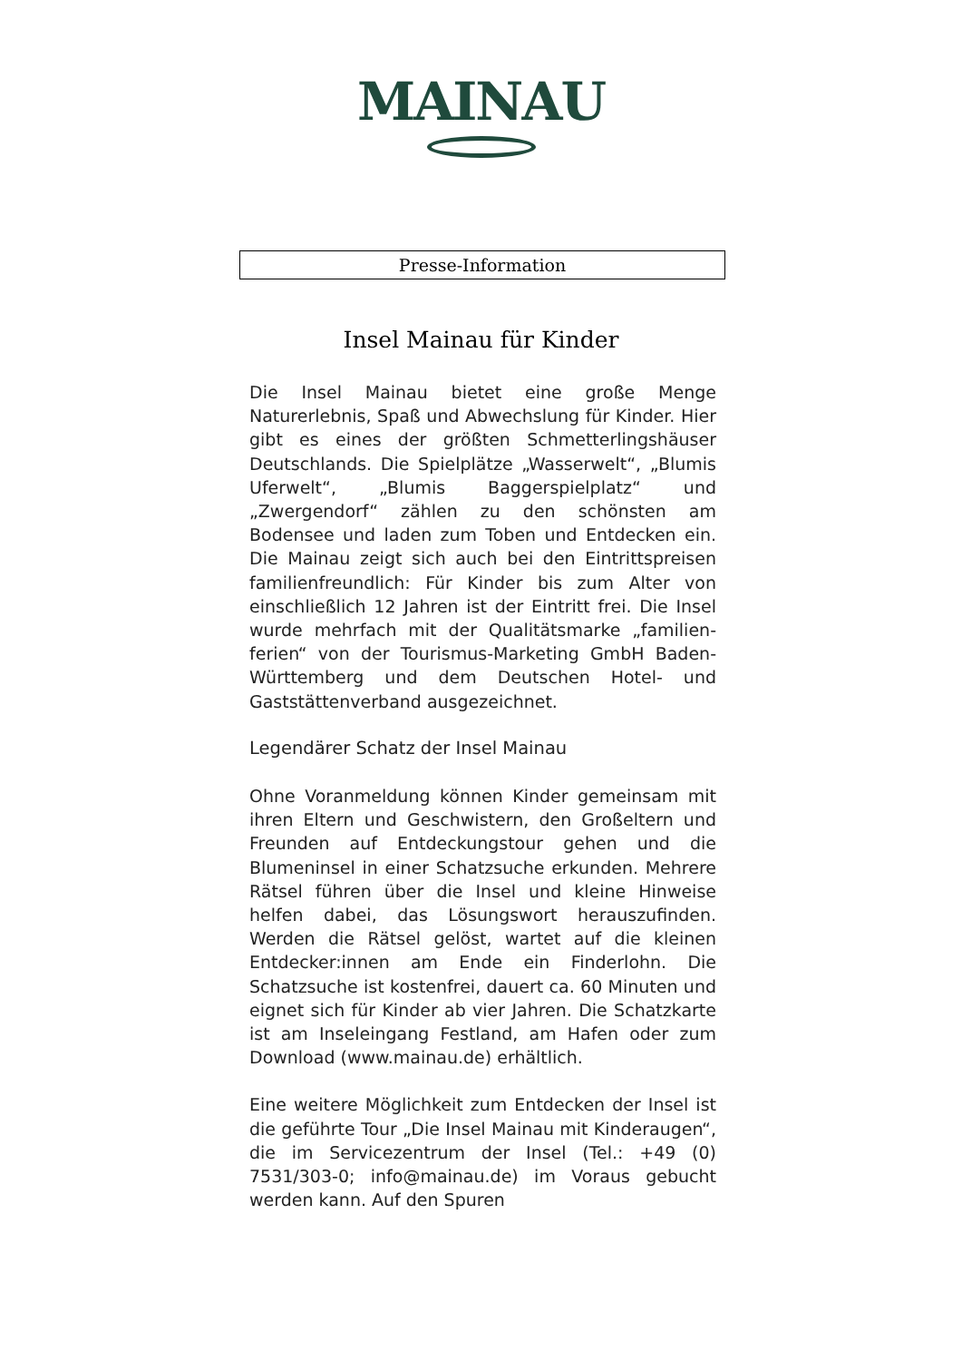MAINAU
Presse-Information
Insel Mainau für Kinder
Die Insel Mainau bietet eine große Menge Naturerlebnis, Spaß und Abwechslung für Kinder. Hier gibt es eines der größten Schmetterlingshäuser Deutschlands. Die Spielplätze „Wasserwelt“, „Blumis Uferwelt“, „Blumis Baggerspielplatz“ und „Zwergendorf“ zählen zu den schönsten am Bodensee und laden zum Toben und Entdecken ein. Die Mainau zeigt sich auch bei den Eintrittspreisen familienfreundlich: Für Kinder bis zum Alter von einschließlich 12 Jahren ist der Eintritt frei. Die Insel wurde mehrfach mit der Qualitätsmarke „familien-ferien“ von der Tourismus-Marketing GmbH Baden-Württemberg und dem Deutschen Hotel- und Gaststättenverband ausgezeichnet.
Legendärer Schatz der Insel Mainau
Ohne Voranmeldung können Kinder gemeinsam mit ihren Eltern und Geschwistern, den Großeltern und Freunden auf Entdeckungstour gehen und die Blumeninsel in einer Schatzsuche erkunden. Mehrere Rätsel führen über die Insel und kleine Hinweise helfen dabei, das Lösungswort herauszufinden. Werden die Rätsel gelöst, wartet auf die kleinen Entdecker:innen am Ende ein Finderlohn. Die Schatzsuche ist kostenfrei, dauert ca. 60 Minuten und eignet sich für Kinder ab vier Jahren. Die Schatzkarte ist am Inseleingang Festland, am Hafen oder zum Download (www.mainau.de) erhältlich.
Eine weitere Möglichkeit zum Entdecken der Insel ist die geführte Tour „Die Insel Mainau mit Kinderaugen“, die im Servicezentrum der Insel (Tel.: +49 (0) 7531/303-0; info@mainau.de) im Voraus gebucht werden kann. Auf den Spuren